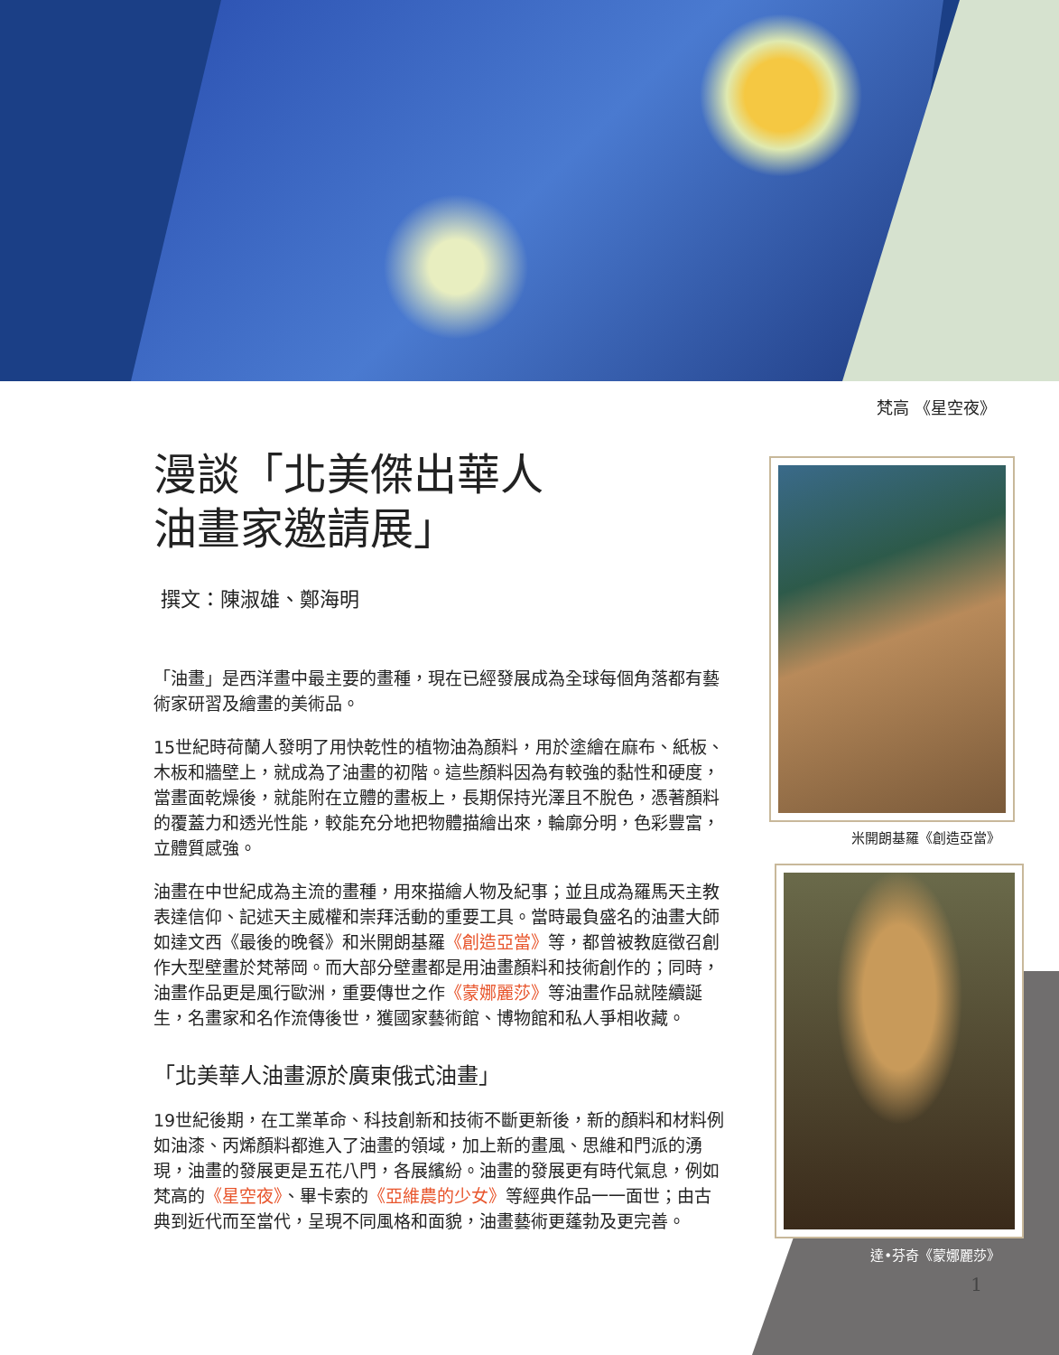梵高 《星空夜》
漫談「北美傑出華人
油畫家邀請展」
撰文：陳淑雄、鄭海明
「油畫」是西洋畫中最主要的畫種，現在已經發展成為全球每個角落都有藝術家研習及繪畫的美術品。
15世紀時荷蘭人發明了用快乾性的植物油為顏料，用於塗繪在麻布、紙板、木板和牆壁上，就成為了油畫的初階。這些顏料因為有較強的黏性和硬度，當畫面乾燥後，就能附在立體的畫板上，長期保持光澤且不脫色，憑著顏料的覆蓋力和透光性能，較能充分地把物體描繪出來，輪廓分明，色彩豐富，立體質感強。
油畫在中世紀成為主流的畫種，用來描繪人物及紀事；並且成為羅馬天主教表達信仰、記述天主威權和崇拜活動的重要工具。當時最負盛名的油畫大師如達文西《最後的晚餐》和米開朗基羅《創造亞當》等，都曾被教庭徵召創作大型壁畫於梵蒂岡。而大部分壁畫都是用油畫顏料和技術創作的；同時，油畫作品更是風行歐洲，重要傳世之作《蒙娜麗莎》等油畫作品就陸續誕生，名畫家和名作流傳後世，獲國家藝術館、博物館和私人爭相收藏。
「北美華人油畫源於廣東俄式油畫」
19世紀後期，在工業革命、科技創新和技術不斷更新後，新的顏料和材料例如油漆、丙烯顏料都進入了油畫的領域，加上新的畫風、思維和門派的湧現，油畫的發展更是五花八門，各展繽紛。油畫的發展更有時代氣息，例如梵高的《星空夜》、畢卡索的《亞維農的少女》等經典作品一一面世；由古典到近代而至當代，呈現不同風格和面貌，油畫藝術更蓬勃及更完善。
米開朗基羅《創造亞當》
達•芬奇《蒙娜麗莎》
1